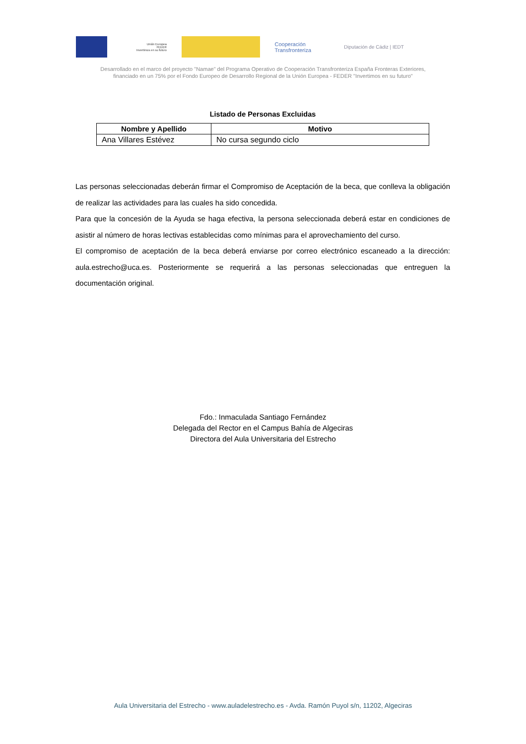Unión Europea
FEDER
Invertimos en su futuro
Cooperación Transfronteriza
Diputación de Cádiz | IEDT
Desarrollado en el marco del proyecto "Namae" del Programa Operativo de Cooperación Transfronteriza España Fronteras Exteriores,
financiado en un 75% por el Fondo Europeo de Desarrollo Regional de la Unión Europea - FEDER "Invertimos en su futuro"
Listado de Personas Excluidas
| Nombre y Apellido | Motivo |
| --- | --- |
| Ana Villares Estévez | No cursa segundo ciclo |
Las personas seleccionadas deberán firmar el Compromiso de Aceptación de la beca, que conlleva la obligación de realizar las actividades para las cuales ha sido concedida.
Para que la concesión de la Ayuda se haga efectiva, la persona seleccionada deberá estar en condiciones de asistir al número de horas lectivas establecidas como mínimas para el aprovechamiento del curso.
El compromiso de aceptación de la beca deberá enviarse por correo electrónico escaneado a la dirección: aula.estrecho@uca.es. Posteriormente se requerirá a las personas seleccionadas que entreguen la documentación original.
Fdo.: Inmaculada Santiago Fernández
Delegada del Rector en el Campus Bahía de Algeciras
Directora del Aula Universitaria del Estrecho
Aula Universitaria del Estrecho - www.auladelestrecho.es - Avda. Ramón Puyol s/n, 11202, Algeciras